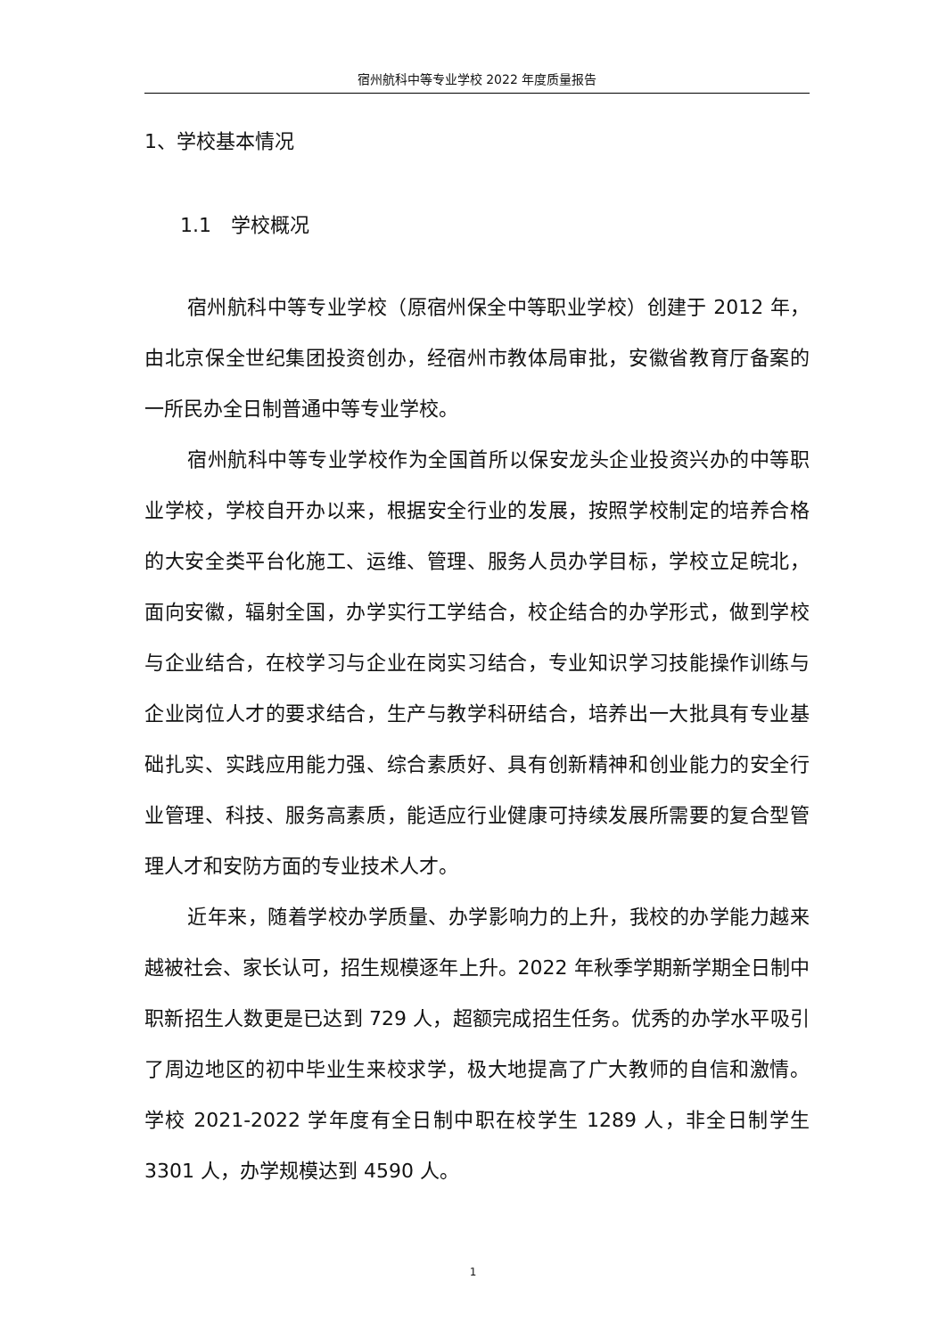宿州航科中等专业学校 2022 年度质量报告
1、学校基本情况
1.1　学校概况
宿州航科中等专业学校（原宿州保全中等职业学校）创建于 2012 年，由北京保全世纪集团投资创办，经宿州市教体局审批，安徽省教育厅备案的一所民办全日制普通中等专业学校。
宿州航科中等专业学校作为全国首所以保安龙头企业投资兴办的中等职业学校，学校自开办以来，根据安全行业的发展，按照学校制定的培养合格的大安全类平台化施工、运维、管理、服务人员办学目标，学校立足皖北，面向安徽，辐射全国，办学实行工学结合，校企结合的办学形式，做到学校与企业结合，在校学习与企业在岗实习结合，专业知识学习技能操作训练与企业岗位人才的要求结合，生产与教学科研结合，培养出一大批具有专业基础扎实、实践应用能力强、综合素质好、具有创新精神和创业能力的安全行业管理、科技、服务高素质，能适应行业健康可持续发展所需要的复合型管理人才和安防方面的专业技术人才。
近年来，随着学校办学质量、办学影响力的上升，我校的办学能力越来越被社会、家长认可，招生规模逐年上升。2022 年秋季学期新学期全日制中职新招生人数更是已达到 729 人，超额完成招生任务。优秀的办学水平吸引了周边地区的初中毕业生来校求学，极大地提高了广大教师的自信和激情。学校 2021-2022 学年度有全日制中职在校学生 1289 人，非全日制学生 3301 人，办学规模达到 4590 人。
1